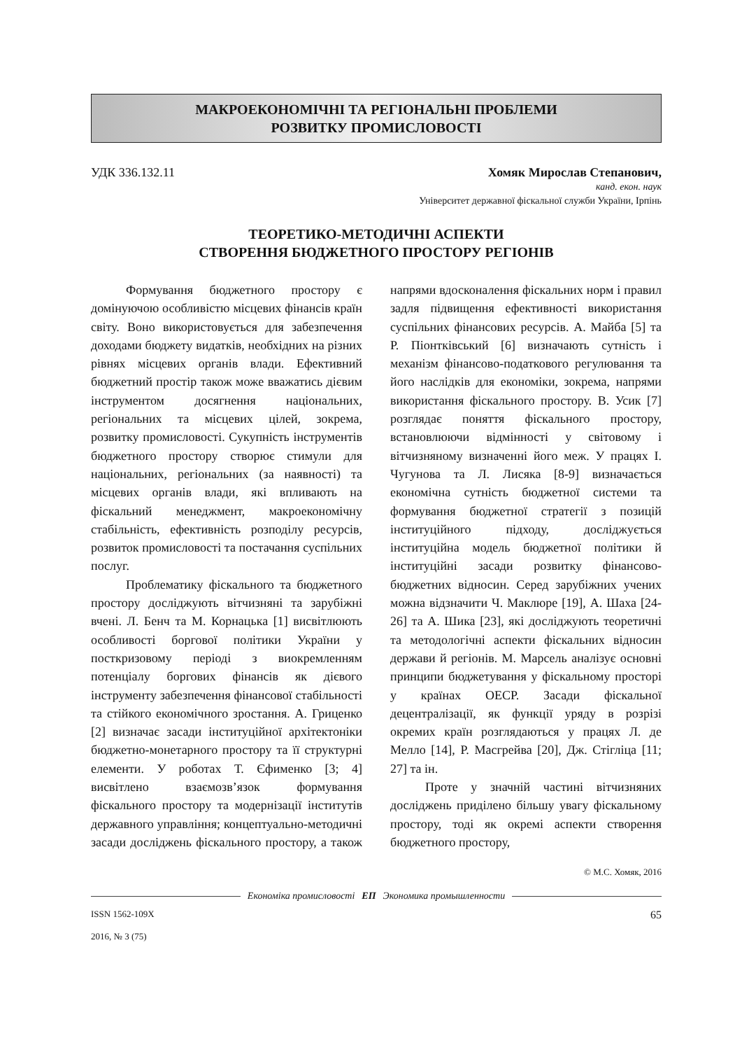МАКРОЕКОНОМІЧНІ ТА РЕГІОНАЛЬНІ ПРОБЛЕМИ
РОЗВИТКУ ПРОМИСЛОВОСТІ
УДК 336.132.11 Хомяк Мирослав Степанович,
канд. екон. наук
Університет державної фіскальної служби України, Ірпінь
ТЕОРЕТИКО-МЕТОДИЧНІ АСПЕКТИ
СТВОРЕННЯ БЮДЖЕТНОГО ПРОСТОРУ РЕГІОНІВ
Формування бюджетного простору є домінуючою особливістю місцевих фінансів країн світу. Воно використовується для забезпечення доходами бюджету видатків, необхідних на різних рівнях місцевих органів влади. Ефективний бюджетний простір також може вважатись дієвим інструментом досягнення національних, регіональних та місцевих цілей, зокрема, розвитку промисловості. Сукупність інструментів бюджетного простору створює стимули для національних, регіональних (за наявності) та місцевих органів влади, які впливають на фіскальний менеджмент, макроекономічну стабільність, ефективність розподілу ресурсів, розвиток промисловості та постачання суспільних послуг.
Проблематику фіскального та бюджетного простору досліджують вітчизняні та зарубіжні вчені. Л. Бенч та М. Корнацька [1] висвітлюють особливості боргової політики України у посткризовому періоді з виокремленням потенціалу боргових фінансів як дієвого інструменту забезпечення фінансової стабільності та стійкого економічного зростання. А. Гриценко [2] визначає засади інституційної архітектоніки бюджетно-монетарного простору та її структурні елементи. У роботах Т. Єфименко [3; 4] висвітлено взаємозв’язок формування фіскального простору та модернізації інститутів державного управління; концептуально-методичні засади досліджень фіскального простору, а також напрями вдосконалення фіскальних норм і правил задля підвищення ефективності використання суспільних фінансових ресурсів. А. Майба [5] та Р. Піонтківський [6] визначають сутність і механізм фінансово-податкового регулювання та його наслідків для економіки, зокрема, напрями використання фіскального простору. В. Усик [7] розглядає поняття фіскального простору, встановлюючи відмінності у світовому і вітчизняному визначенні його меж. У працях І. Чугунова та Л. Лисяка [8-9] визначається економічна сутність бюджетної системи та формування бюджетної стратегії з позицій інституційного підходу, досліджується інституційна модель бюджетної політики й інституційні засади розвитку фінансово-бюджетних відносин. Серед зарубіжних учених можна відзначити Ч. Маклюре [19], А. Шаха [24-26] та А. Шика [23], які досліджують теоретичні та методологічні аспекти фіскальних відносин держави й регіонів. М. Марсель аналізує основні принципи бюджетування у фіскальному просторі у країнах ОЕСР. Засади фіскальної децентралізації, як функції уряду в розрізі окремих країн розглядаються у працях Л. де Мелло [14], Р. Масгрейва [20], Дж. Стігліца [11; 27] та ін.
Проте у значній частині вітчизняних досліджень приділено більшу увагу фіскальному простору, тоді як окремі аспекти створення бюджетного простору,
© М.С. Хомяк, 2016
Економіка промисловості ЕП Экономика промышленности
ISSN 1562-109X
2016, № 3 (75) 65